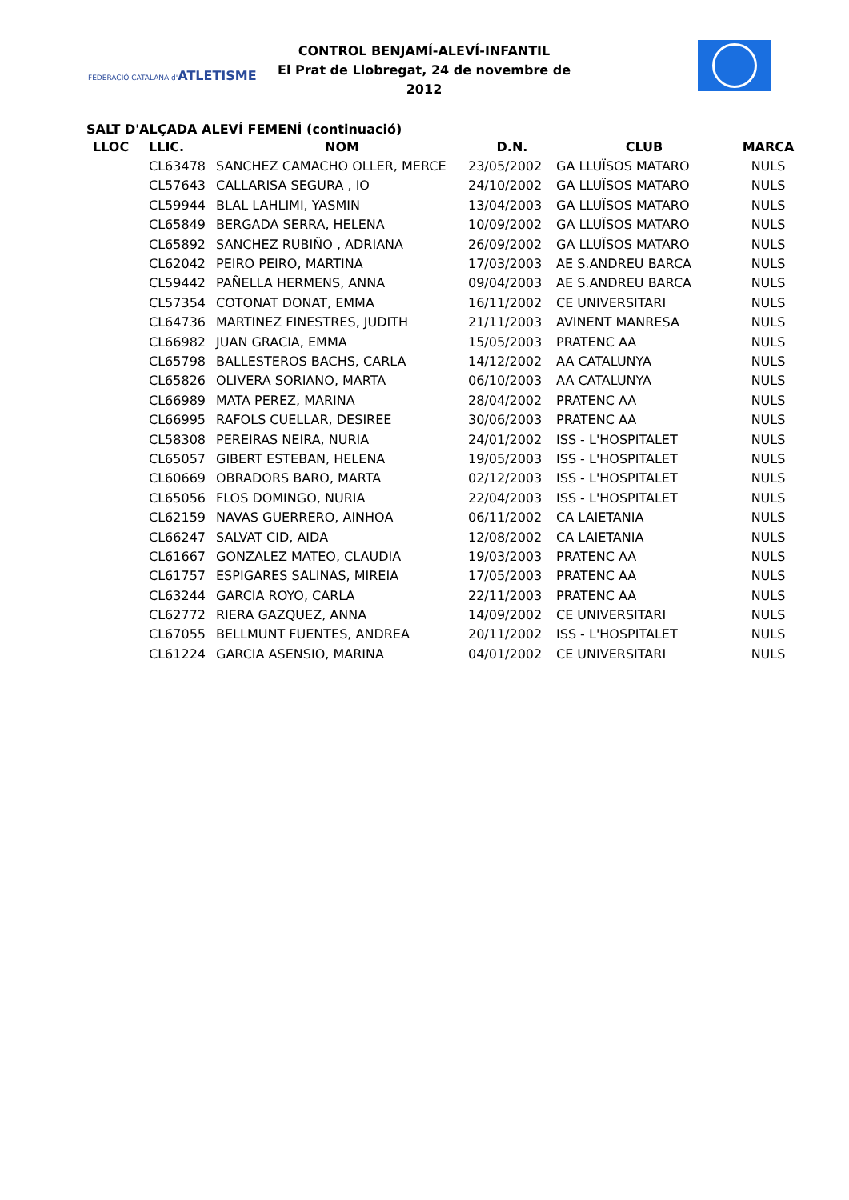FEDERACIÓ CATALANA d'ATLETISME
CONTROL BENJAMÍ-ALEVÍ-INFANTIL
El Prat de Llobregat, 24 de novembre de 2012
SALT D'ALÇADA ALEVÍ FEMENÍ (continuació)
| LLOC | LLIC. | NOM | D.N. | CLUB | MARCA |
| --- | --- | --- | --- | --- | --- |
| | CL63478 | SANCHEZ CAMACHO OLLER, MERCE | 23/05/2002 | GA LLUÏSOS MATARO | NULS |
| | CL57643 | CALLARISA SEGURA , IO | 24/10/2002 | GA LLUÏSOS MATARO | NULS |
| | CL59944 | BLAL LAHLIMI, YASMIN | 13/04/2003 | GA LLUÏSOS MATARO | NULS |
| | CL65849 | BERGADA SERRA, HELENA | 10/09/2002 | GA LLUÏSOS MATARO | NULS |
| | CL65892 | SANCHEZ RUBIÑO , ADRIANA | 26/09/2002 | GA LLUÏSOS MATARO | NULS |
| | CL62042 | PEIRO PEIRO, MARTINA | 17/03/2003 | AE S.ANDREU BARCA | NULS |
| | CL59442 | PAÑELLA HERMENS, ANNA | 09/04/2003 | AE S.ANDREU BARCA | NULS |
| | CL57354 | COTONAT DONAT, EMMA | 16/11/2002 | CE UNIVERSITARI | NULS |
| | CL64736 | MARTINEZ FINESTRES, JUDITH | 21/11/2003 | AVINENT MANRESA | NULS |
| | CL66982 | JUAN GRACIA, EMMA | 15/05/2003 | PRATENC AA | NULS |
| | CL65798 | BALLESTEROS BACHS, CARLA | 14/12/2002 | AA CATALUNYA | NULS |
| | CL65826 | OLIVERA SORIANO, MARTA | 06/10/2003 | AA CATALUNYA | NULS |
| | CL66989 | MATA PEREZ, MARINA | 28/04/2002 | PRATENC AA | NULS |
| | CL66995 | RAFOLS CUELLAR, DESIREE | 30/06/2003 | PRATENC AA | NULS |
| | CL58308 | PEREIRAS NEIRA, NURIA | 24/01/2002 | ISS - L'HOSPITALET | NULS |
| | CL65057 | GIBERT ESTEBAN, HELENA | 19/05/2003 | ISS - L'HOSPITALET | NULS |
| | CL60669 | OBRADORS BARO, MARTA | 02/12/2003 | ISS - L'HOSPITALET | NULS |
| | CL65056 | FLOS DOMINGO, NURIA | 22/04/2003 | ISS - L'HOSPITALET | NULS |
| | CL62159 | NAVAS GUERRERO, AINHOA | 06/11/2002 | CA LAIETANIA | NULS |
| | CL66247 | SALVAT CID, AIDA | 12/08/2002 | CA LAIETANIA | NULS |
| | CL61667 | GONZALEZ MATEO, CLAUDIA | 19/03/2003 | PRATENC AA | NULS |
| | CL61757 | ESPIGARES SALINAS, MIREIA | 17/05/2003 | PRATENC AA | NULS |
| | CL63244 | GARCIA ROYO, CARLA | 22/11/2003 | PRATENC AA | NULS |
| | CL62772 | RIERA GAZQUEZ, ANNA | 14/09/2002 | CE UNIVERSITARI | NULS |
| | CL67055 | BELLMUNT FUENTES, ANDREA | 20/11/2002 | ISS - L'HOSPITALET | NULS |
| | CL61224 | GARCIA ASENSIO, MARINA | 04/01/2002 | CE UNIVERSITARI | NULS |